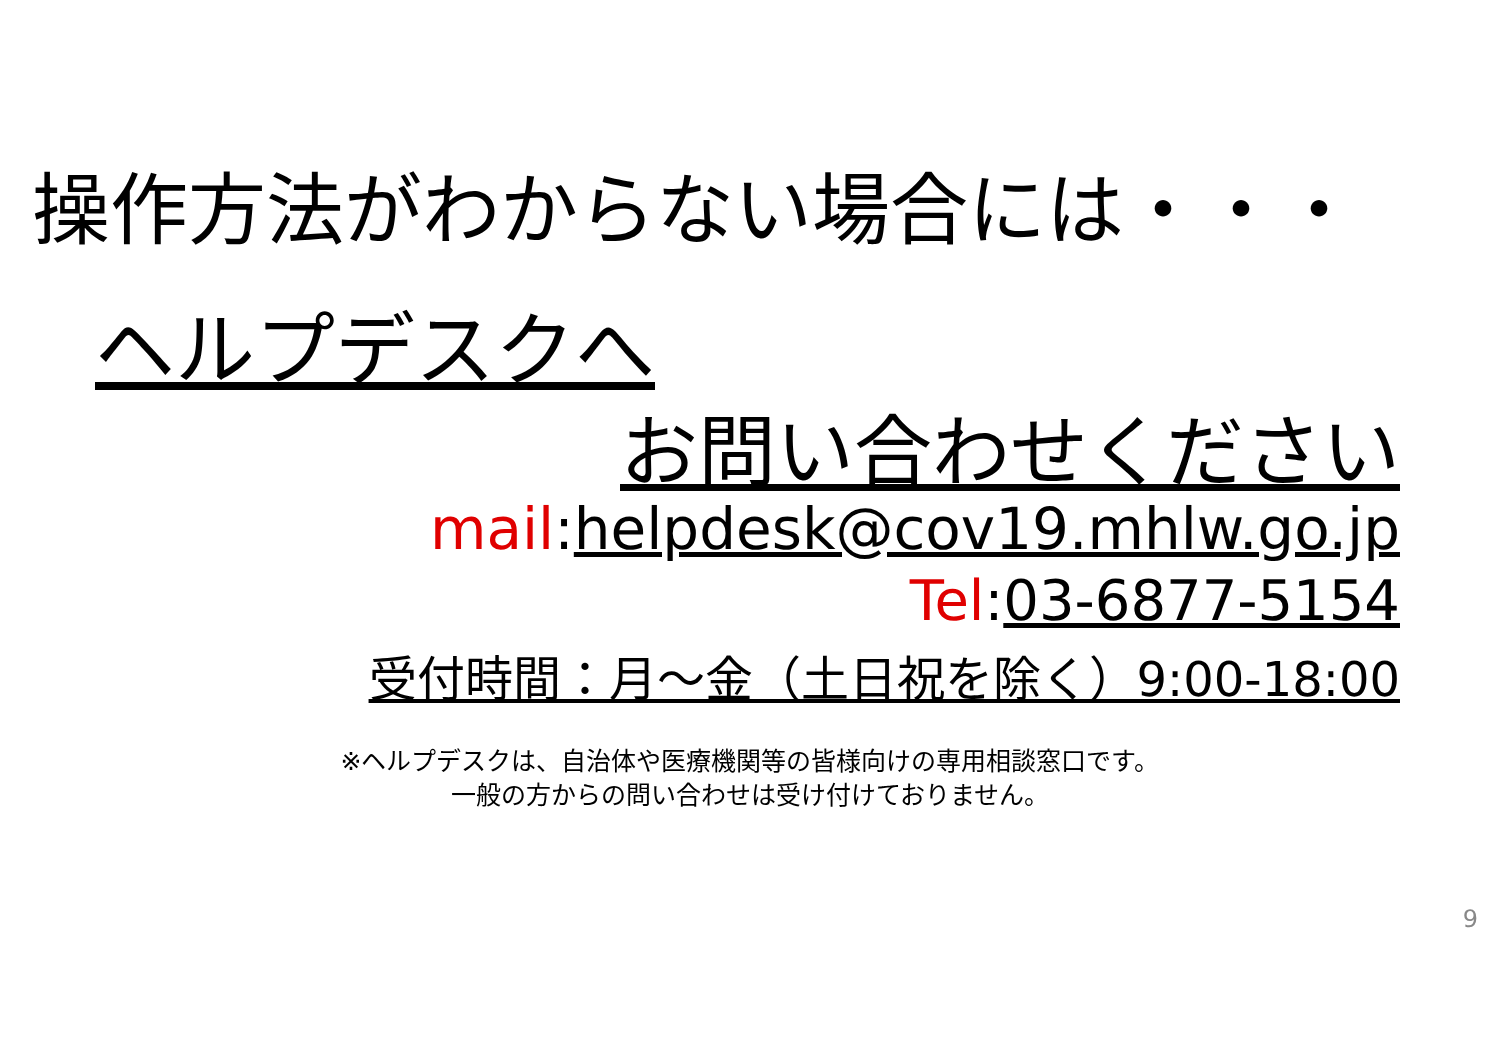操作方法がわからない場合には・・・
ヘルプデスクへ
お問い合わせください
mail:helpdesk@cov19.mhlw.go.jp
Tel:03-6877-5154
受付時間：月～金（土日祝を除く）9:00-18:00
※ヘルプデスクは、自治体や医療機関等の皆様向けの専用相談窓口です。
一般の方からの問い合わせは受け付けておりません。
9